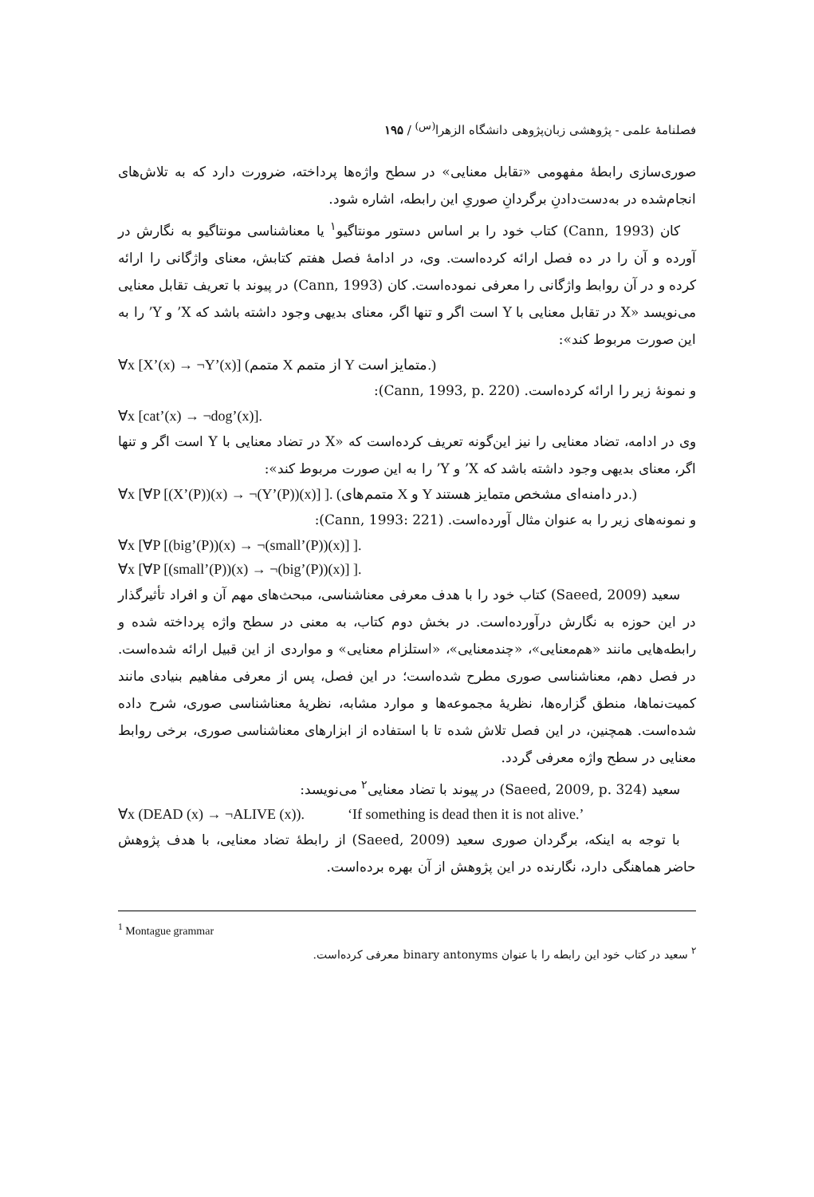فصلنامهٔ علمی - پژوهشی زبان‌پژوهی دانشگاه الزهرا<sup>(س)</sup> / ۱۹۵
صوری‌سازی رابطهٔ مفهومی «تقابل معنایی» در سطح واژه‌ها پرداخته، ضرورت دارد که به تلاش‌های انجام‌شده در به‌دست‌دادنِ برگردانِ صوریِ این رابطه، اشاره شود.
کان (Cann, 1993) کتاب خود را بر اساس دستور مونتاگیو<sup>۱</sup> یا معناشناسی مونتاگیو به نگارش در آورده و آن را در ده فصل ارائه کرده‌است. وی، در ادامهٔ فصل هفتم کتابش، معنای واژگانی را ارائه کرده و در آن روابط واژگانی را معرفی نموده‌است. کان (Cann, 1993) در پیوند با تعریف تقابل معنایی می‌نویسد «X در تقابل معنایی با Y است اگر و تنها اگر، معنای بدیهی وجود داشته باشد که X’ و Y’ را به این صورت مربوط کند»:
∀x [X’(x) → ¬Y’(x)] (متمم X از متمم Y متمایز است.)
و نمونهٔ زیر را ارائه کرده‌است. (Cann, 1993, p. 220):
∀x [cat’(x) → ¬dog’(x)].
وی در ادامه، تضاد معنایی را نیز این‌گونه تعریف کرده‌است که «X در تضاد معنایی با Y است اگر و تنها اگر، معنای بدیهی وجود داشته باشد که X’ و Y’ را به این صورت مربوط کند»:
∀x [∀P [(X’(P))(x) → ¬(Y’(P))(x)] ]. (متمم‌های X و Y در دامنه‌ای مشخص متمایز هستند.)
و نمونه‌های زیر را به عنوان مثال آورده‌است. (Cann, 1993: 221):
∀x [∀P [(big’(P))(x) → ¬(small’(P))(x)] ].
∀x [∀P [(small’(P))(x) → ¬(big’(P))(x)] ].
سعید (Saeed, 2009) کتاب خود را با هدف معرفی معناشناسی، مبحث‌های مهم آن و افراد تأثیرگذار در این حوزه به نگارش درآورده‌است. در بخش دوم کتاب، به معنی در سطح واژه پرداخته شده و رابطه‌هایی مانند «هم‌معنایی»، «چندمعنایی»، «استلزام معنایی» و مواردی از این قبیل ارائه شده‌است. در فصل دهم، معناشناسی صوری مطرح شده‌است؛ در این فصل، پس از معرفی مفاهیم بنیادی مانند کمیت‌نماها، منطق گزاره‌ها، نظریهٔ مجموعه‌ها و موارد مشابه، نظریهٔ معناشناسی صوری، شرح داده شده‌است. همچنین، در این فصل تلاش شده تا با استفاده از ابزارهای معناشناسی صوری، برخی روابط معنایی در سطح واژه معرفی گردد.
سعید (Saeed, 2009, p. 324) در پیوند با تضاد معنایی<sup>۲</sup> می‌نویسد:
∀x (DEAD (x) → ¬ALIVE (x)). ‘If something is dead then it is not alive.’
با توجه به اینکه، برگردان صوری سعید (Saeed, 2009) از رابطهٔ تضاد معنایی، با هدف پژوهش حاضر هماهنگی دارد، نگارنده در این پژوهش از آن بهره برده‌است.
<sup>1</sup> Montague grammar
<sup>۲</sup> سعید در کتاب خود این رابطه را با عنوان binary antonyms معرفی کرده‌است.